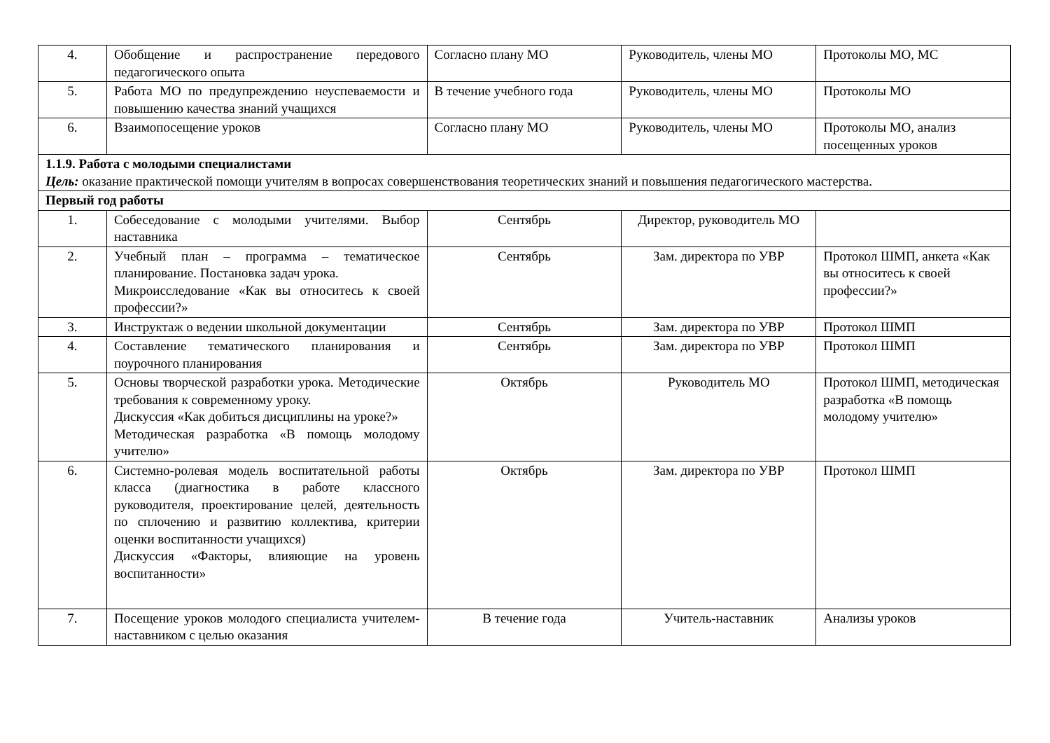| 4. | Обобщение и распространение передового педагогического опыта | Согласно плану МО | Руководитель, члены МО | Протоколы МО, МС |
| 5. | Работа МО по предупреждению неуспевае­мости и повышению качества знаний учащихся | В течение учебного года | Руководитель, члены МО | Протоколы МО |
| 6. | Взаимопосещение уроков | Согласно плану МО | Руководитель, члены МО | Протоколы МО, анализ посещенных уроков |
| 1.1.9. Работа с молодыми специалистами Цель: оказание практической помощи учителям в вопросах совершенствования теоретических знаний и повышения педагогического мастерства. | | | | |
| Первый год работы | | | | |
| 1. | Собеседование с молодыми учителями. Выбор наставника | Сентябрь | Директор, руководитель МО | |
| 2. | Учебный план – программа – тематическое планирование. Постановка задач урока. Микроисследование «Как вы относитесь к своей профессии?» | Сентябрь | Зам. директора по УВР | Протокол ШМП, анкета «Как вы относитесь к своей профессии?» |
| 3. | Инструктаж о ведении школьной документации | Сентябрь | Зам. директора по УВР | Протокол ШМП |
| 4. | Составление тематического планирования и поурочного планирования | Сентябрь | Зам. директора по УВР | Протокол ШМП |
| 5. | Основы творческой разработки урока. Методические требования к современному уроку. Дискуссия «Как добиться дисциплины на уроке?» Методическая разработка «В помощь молодому учителю» | Октябрь | Руководитель МО | Протокол ШМП, методическая разработка «В помощь молодому учителю» |
| 6. | Системно-ролевая модель воспитательной работы класса (диагностика в работе классного руководителя, проектирование целей, деятельность по сплочению и развитию коллектива, критерии оценки воспитанности учащихся) Дискуссия «Факторы, влияющие на уровень воспитанности» | Октябрь | Зам. директора по УВР | Протокол ШМП |
| 7. | Посещение уроков молодого специалиста учителем-наставником с целью оказания | В течение года | Учитель-наставник | Анализы уроков |